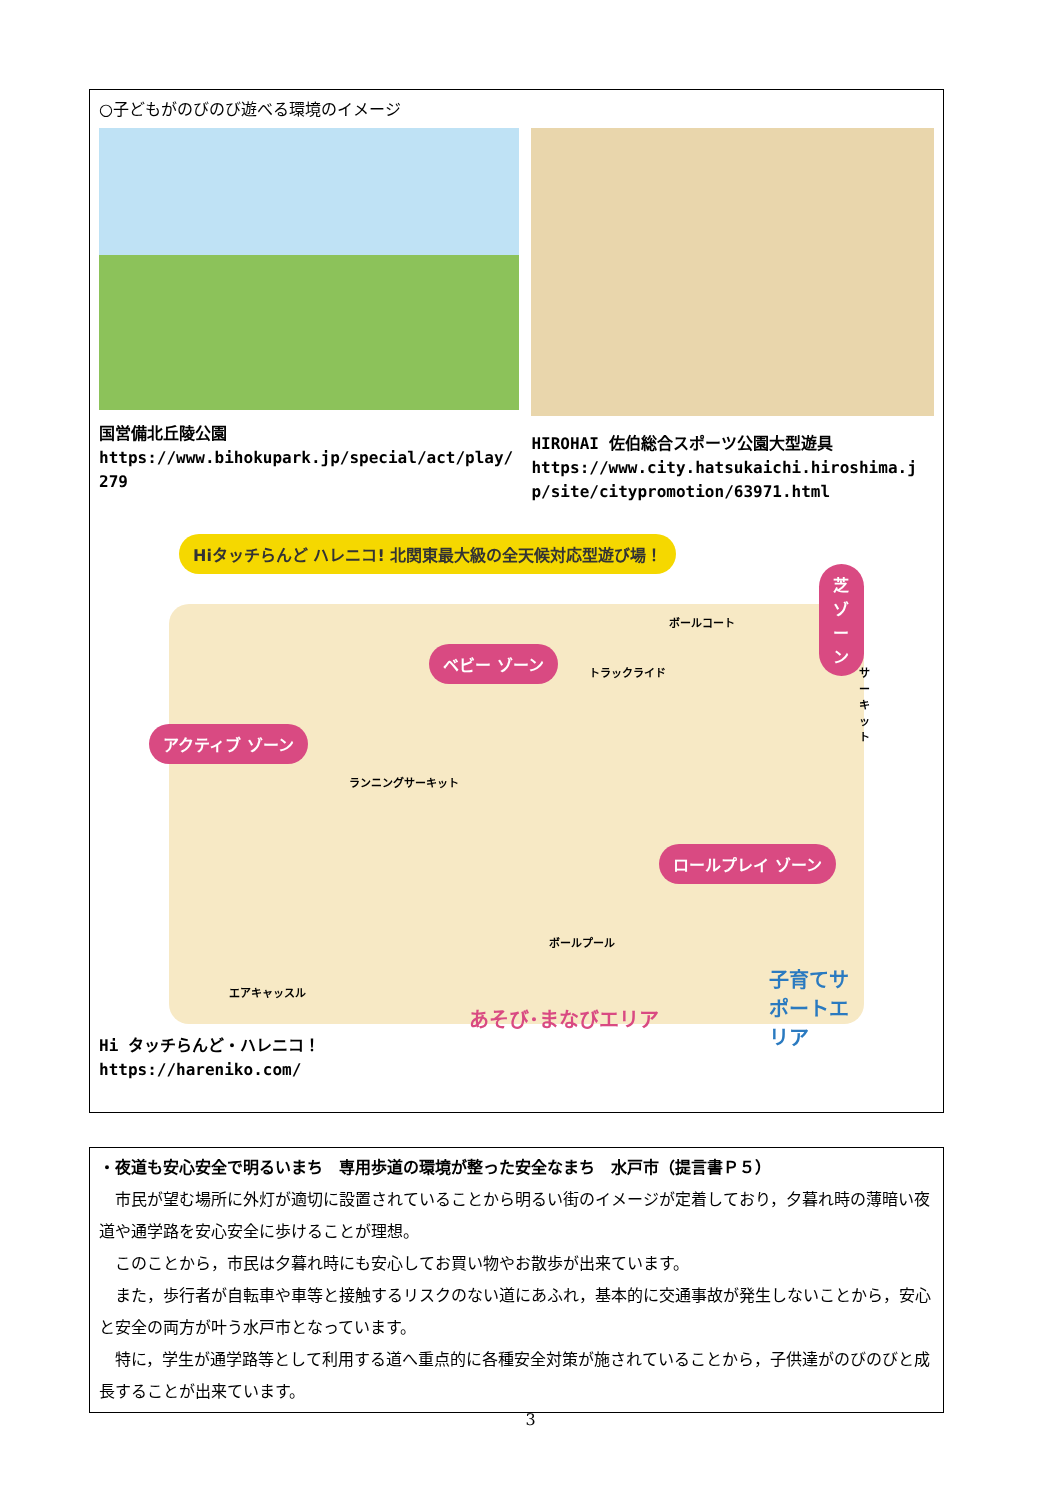○子どもがのびのび遊べる環境のイメージ
国営備北丘陵公園
https://www.bihokupark.jp/special/act/play/279
HIROHAI 佐伯総合スポーツ公園大型遊具
https://www.city.hatsukaichi.hiroshima.jp/site/citypromotion/63971.html
Hiタッチらんど ハレニコ! 北関東最大級の全天候対応型遊び場！
芝 ゾーン
ベビー ゾーン
アクティブ ゾーン
ロールプレイ ゾーン
ボールコート
トラックライド サーキット
ランニングサーキット
ボールプール
エアキャッスル
子育てサポートエリア
あそび･まなびエリア
Hi タッチらんど・ハレニコ！
https://hareniko.com/
・夜道も安心安全で明るいまち　専用歩道の環境が整った安全なまち　水戸市（提言書Ｐ５）
市民が望む場所に外灯が適切に設置されていることから明るい街のイメージが定着しており，夕暮れ時の薄暗い夜道や通学路を安心安全に歩けることが理想。
このことから，市民は夕暮れ時にも安心してお買い物やお散歩が出来ています。
また，歩行者が自転車や車等と接触するリスクのない道にあふれ，基本的に交通事故が発生しないことから，安心と安全の両方が叶う水戸市となっています。
特に，学生が通学路等として利用する道へ重点的に各種安全対策が施されていることから，子供達がのびのびと成長することが出来ています。
3